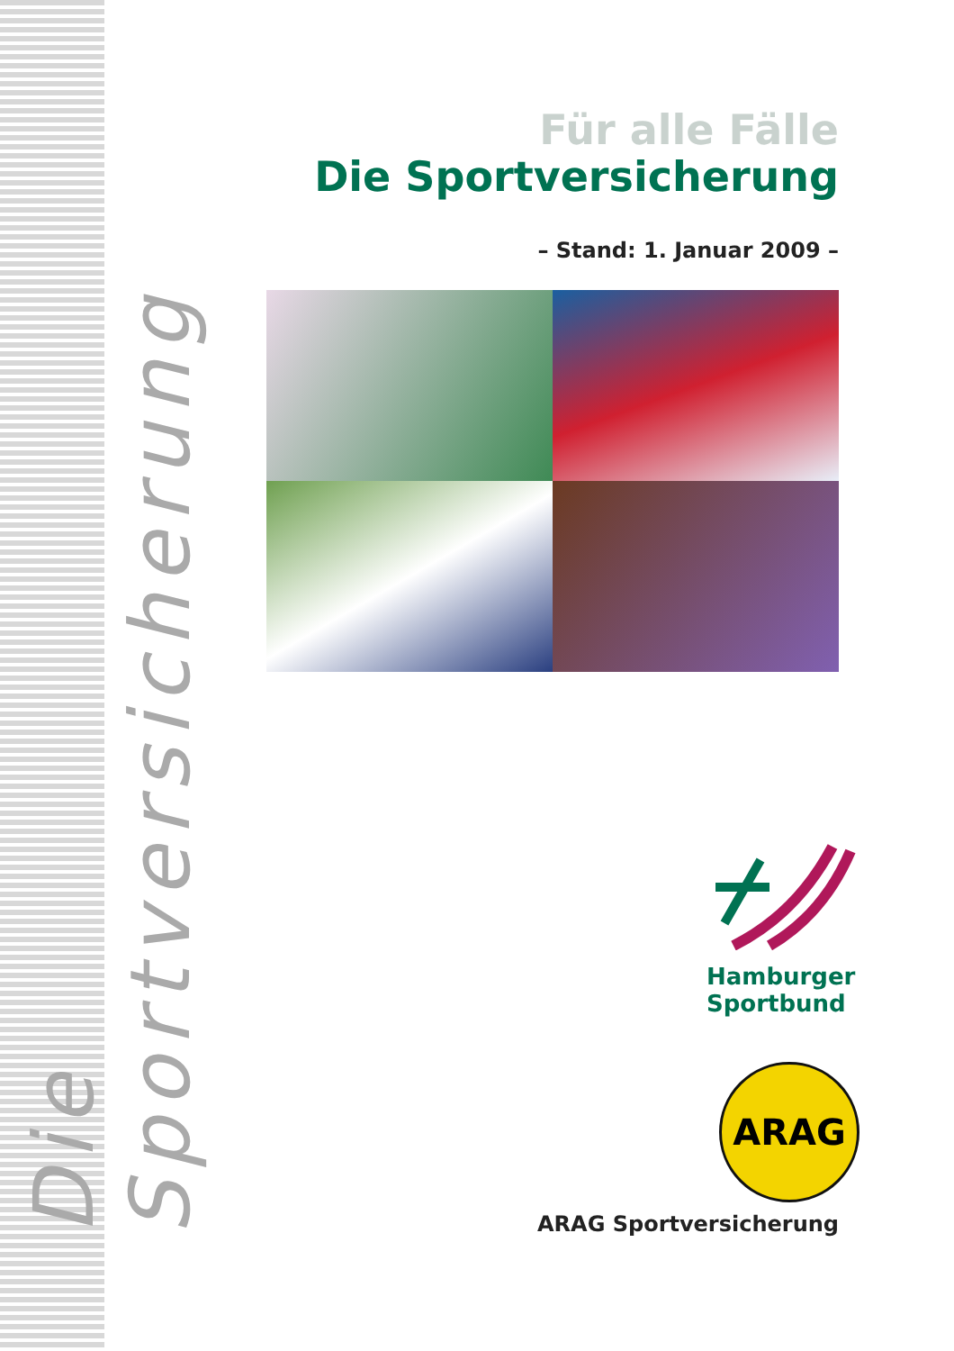Die Sportversicherung
Für alle Fälle
Die Sportversicherung
– Stand: 1. Januar 2009 –
Hamburger
Sportbund
ARAG
ARAG Sportversicherung